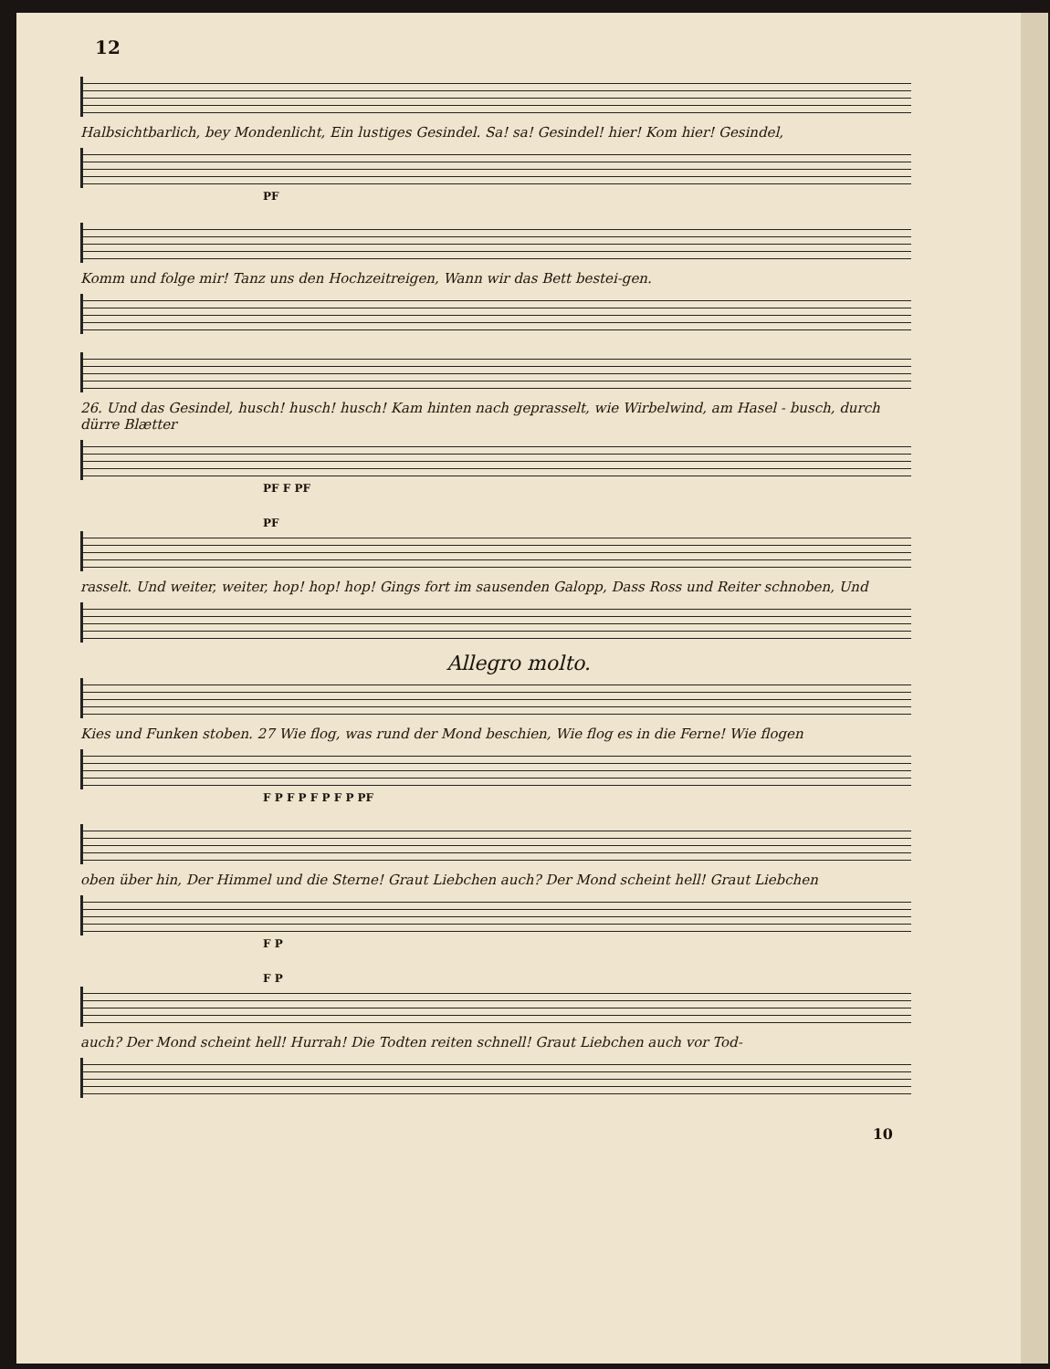12
Halbsichtbarlich, bey Mondenlicht, Ein lustiges Gesindel. Sa! sa! Gesindel! hier! Kom hier! Gesindel,
PF
Komm und folge mir! Tanz uns den Hochzeitreigen, Wann wir das Bett bestei-gen.
26. Und das Gesindel, husch! husch! husch! Kam hinten nach geprasselt, wie Wirbelwind, am Hasel - busch, durch dürre Blætter
PF F PF
PF
rasselt. Und weiter, weiter, hop! hop! hop! Gings fort im sausenden Galopp, Dass Ross und Reiter schnoben, Und
Allegro molto.
Kies und Funken stoben. 27 Wie flog, was rund der Mond beschien, Wie flog es in die Ferne! Wie flogen
F P F P F P F P PF
oben über hin, Der Himmel und die Sterne! Graut Liebchen auch? Der Mond scheint hell! Graut Liebchen
F P
F P
auch? Der Mond scheint hell! Hurrah! Die Todten reiten schnell! Graut Liebchen auch vor Tod-
10